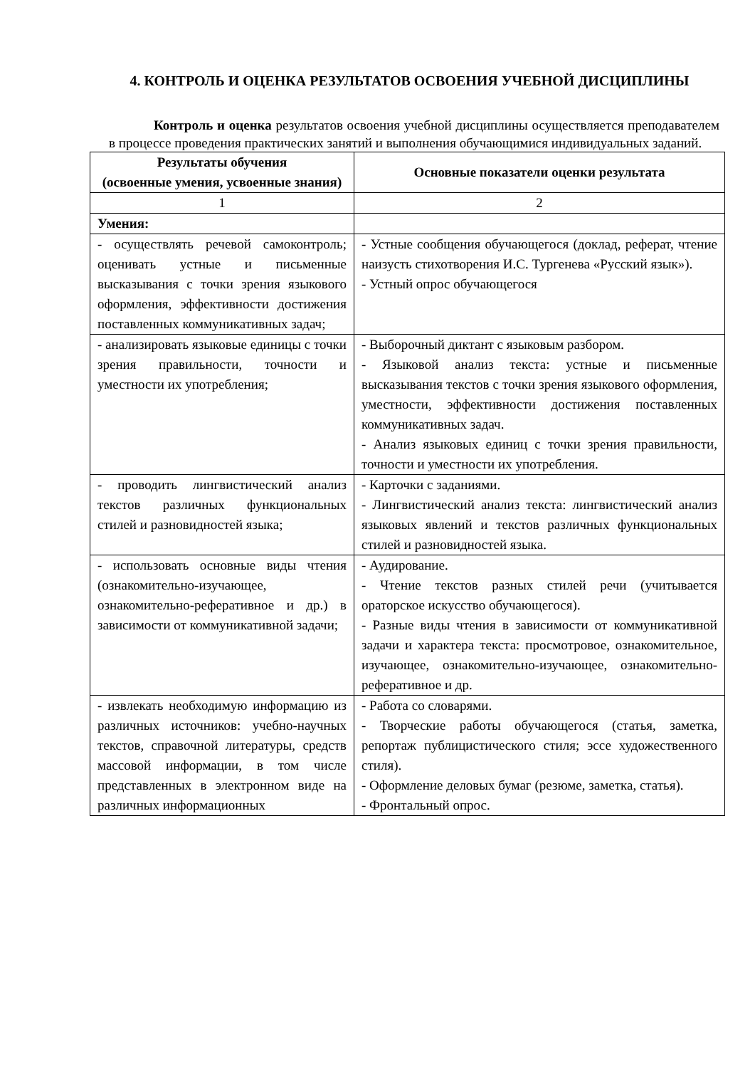4. КОНТРОЛЬ И ОЦЕНКА РЕЗУЛЬТАТОВ ОСВОЕНИЯ УЧЕБНОЙ ДИСЦИПЛИНЫ
Контроль и оценка результатов освоения учебной дисциплины осуществляется преподавателем в процессе проведения практических занятий и выполнения обучающимися индивидуальных заданий.
| Результаты обучения (освоенные умения, усвоенные знания) | Основные показатели оценки результата |
| --- | --- |
| 1 | 2 |
| Умения: | |
| - осуществлять речевой самоконтроль; оценивать устные и письменные высказывания с точки зрения языкового оформления, эффективности достижения поставленных коммуникативных задач; | - Устные сообщения обучающегося (доклад, реферат, чтение наизусть стихотворения И.С. Тургенева «Русский язык»). - Устный опрос обучающегося |
| - анализировать языковые единицы с точки зрения правильности, точности и уместности их употребления; | - Выборочный диктант с языковым разбором. - Языковой анализ текста: устные и письменные высказывания текстов с точки зрения языкового оформления, уместности, эффективности достижения поставленных коммуникативных задач. - Анализ языковых единиц с точки зрения правильности, точности и уместности их употребления. |
| - проводить лингвистический анализ текстов различных функциональных стилей и разновидностей языка; | - Карточки с заданиями. - Лингвистический анализ текста: лингвистический анализ языковых явлений и текстов различных функциональных стилей и разновидностей языка. |
| - использовать основные виды чтения (ознакомительно-изучающее, ознакомительно-реферативное и др.) в зависимости от коммуникативной задачи; | - Аудирование. - Чтение текстов разных стилей речи (учитывается ораторское искусство обучающегося). - Разные виды чтения в зависимости от коммуникативной задачи и характера текста: просмотровое, ознакомительное, изучающее, ознакомительно-изучающее, ознакомительно-реферативное и др. |
| - извлекать необходимую информацию из различных источников: учебно-научных текстов, справочной литературы, средств массовой информации, в том числе представленных в электронном виде на различных информационных | - Работа со словарями. - Творческие работы обучающегося (статья, заметка, репортаж публицистического стиля; эссе художественного стиля). - Оформление деловых бумаг (резюме, заметка, статья). - Фронтальный опрос. |